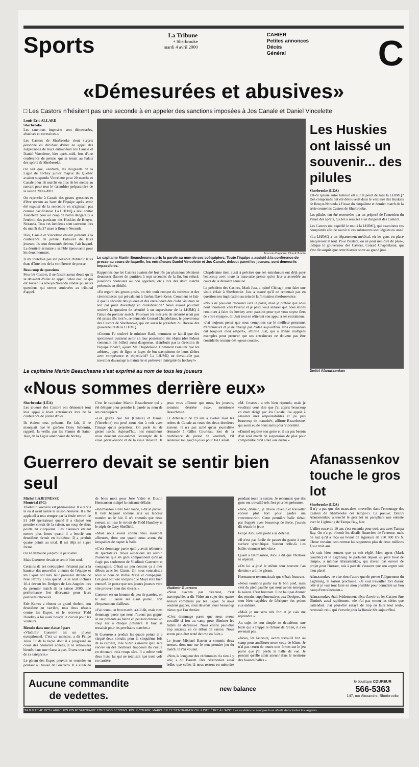Sports
La Tribune
+ Sherbrooke
mardi 4 avril 2000
CAHIER
Petites annonces
Décès
Général
C
«Démesurées et abusives»
□ Les Castors n'hésitent pas une seconde à en appeler des sanctions imposées à Jos Canale et Daniel Vincelette
Louis-Éric ALLARD
Sherbrooke
Les sanctions imposées sont démesurées, abusives et excessives.»
Les Castors de Sherbrooke n'ont surpris personne en décidant d'aller en appel des suspensions de leurs entraîneurs Jos Canale et Daniel Vincelette, hier après-midi, lors d'une conférence de presse, qui se tenait au Palais des sports de Sherbrooke.
On sait que, vendredi, les dirigeants de la Ligue de hockey junior majeur du Québec avaient suspendu Vincelette pour 20 matchs et Canale pour 16 matchs en plus de les mettre au rancart pour tout le calendrier préparatoire de la saison 2000-2001.
On reproche à Canale des gestes grossiers et d'être revenu au banc de l'équipe après avoir été expulsé de la rencontre en n'agissant pas comme pacificateur. La LHJMQ a sévi contre Vincelette pour un coup de bâton dangereux à l'endroit des partisans des Huskies de Rouyn-Noranda. Tous ces incidents sont survenus lors du match du 27 mars à Rouyn-Noranda.
Hier, Canale et Vincelette étaient présents à la conférence de presse. Entourés de leurs joueurs, ils sont demeurés debout, l'air hagard. La dernière semaine a semblé éprouvante pour les deux hommes.
Il n'a toutefois pas été possible d'obtenir leurs états d'âme lors de la conférence de presse.
Beaucoup de questions
Pour les Castors, il ne faisait aucun doute qu'ils se devaient d'aller en appel. Selon eux, ce qui est survenu à Rouyn-Noranda amène plusieurs questions qui seront soulevées au tribunal d'appel.
Imacom-Daguerre, Claude Poulin
Le capitaine Martin Beauchesne a pris la parole au nom de ses coéquipiers. Toute l'équipe a assisté à la conférence de presse au cours de laquelle, les entraîneurs Daniel Vincelette et Jos Canale, debout parmi les joueurs, sont demeurés impassibles.
Rappelons que les Castors avaient été frustrés par plusieurs décisions douteuses (lancer de punition à sept secondes de la fin, but refusé, punitions douteuses ou non appelées, etc.) lors des deux matchs présentés en Abitibi.
«En regard des gestes posés, on doit tenir compte du contexte et des circonstances qui prévalaient à l'aréna Dave-Keon. Comment se fait-il que la sécurité des joueurs et des entraîneurs des clubs visiteurs ne soit pas prise davantage en considération? Nous avions pourtant soulevé la question de sécurité à un superviseur de la LHJMQ à l'issue du premier match. Pourquoi les mesures de sécurité n'ont pas été prises dès lors?», se demande Conrad Chapdelaine, le gouverneur des Castors de Sherbrooke, qui est aussi le président du Bureau des gouverneurs de la LHJMQ.
«Comme l'a soulevé le ministre Baril, comment se fait-il que des spectateurs puissent avoir en leur possession des objets (des bidons contenant des billes) aussi dangereux, distribués par la direction de l'équipe locale?, ajoute Me Chapdelaine. Comment s'assurer que les arbitres, juges de ligne et juges de but s'acquittent de leurs tâches avec compétence et objectivité? La LHJMQ ne devait-elle pas travailler davantage à maintenir et préserver l'intégrité du hockey?»
Chapdelaine tient aussi à préciser que ses entraîneurs ont déjà payé beaucoup avec toute la mauvaise presse qu'on leur a accordée au cours de la dernière semaine.
Le président des Castors, Mark Just, a quitté Chicago pour faire une visite éclair à Sherbrooke. Just a assuré qu'il ne remettait pas en question son implication au sein de la formation sherbrookoise.
«Nous ne pouvons retourner vers le passé, mais je préfère que nous nous tournions vers l'avenir et je peux vous assurer que nous allons continuer à faire du hockey avec passion pour que vous soyez fiers de votre équipe», dit Just tout en réitérant son appui à ses entraîneurs.
«J'ai toujours pensé que nous comptions sur le meilleur personnel d'entraîneurs et je ne change pas d'idée aujourd'hui. Nos entraîneurs ont toujours mon respect», affirme Just, qui a donné multiples exemples pour prouver que ses entraîneurs ne doivent pas être considérés comme des «goon coach».
Le capitaine Martin Beauchesne s'est exprimé au nom de tous les joueurs
«Nous sommes derrière eux»
Sherbrooke (LÉA)
Les joueurs des Castors ont démontré tout leur appui à leurs entraîneurs lors de la conférence de presse d'hier.
Ils étaient tous présents. En fait, il ne manquait que le gardien Dany Sabourin, rappelé, la veille, par les Flames de Saint-Jean, de la Ligue américaine de hockey.
C'est le capitaine Martin Beauchesne qui a été désigné pour prendre la parole au nom de ses coéquipiers.
«Les gestes que Jos (Canale) et Daniel (Vincelette) ont posé n'ont rien à voir avec l'image qu'ils projettent. On parle ici de gestes isolés. Aujourd'hui, nos entraîneurs nous donnent eux-mêmes l'exemple de la vraie persévérance et de la vraie ténacité. Je peux vous affirmer que nous, les joueurs, sommes derrière eux», mentionne Beauchesne.
Le défenseur de 19 ans a évolué sous les ordres de Canale au cours des deux dernières saisons. Il n'a pas aimé qu'un journaliste demande à Gilles Courteau, lors de la conférence de presse de vendredi, s'il laisserait son garçon jouer pour Jos Canale.
«M. Courteau a très bien répondu, mais je voudrais vous dire que j'ai appris beaucoup en étant dirigé par Jos Canale. J'ai appris à assumer mes responsabilités et j'ai pris beaucoup de maturité», affirme Beauchesne, qui aussi eu de bons mots pour Vincelette.
«Daniel regrette son geste et il n'a pas besoin d'un seul match de suspension de plus pour comprendre qu'il a fait une erreur.»
Les Huskies ont laissé un souvenir... des pilules
Sherbrooke (LÉA)
Est-ce qu'une autre histoire est sur le point de salir la LHJMQ? Des comprimés ont été découverts dans le vestiaire des Huskies de Rouyn-Noranda à l'issue du cinquième et dernier match de la série contre les Castors de Sherbrooke.
Les pilules ont été retrouvées par un préposé de l'entretien du Palais des sports, qui les a remises à un dirigeant des Castors.
Les Castors ont expédié le tout à la LHJMQ, qui examinera ces comprimés afin de savoir si ces substances sont légales ou non?
«La LHJMQ a un département médical, où les gens en place analyseront le tout. Pour l'instant, on ne peut rien dire de plus», indique le gouverneur des Castors, Conrad Chapdelaine, qui s'est dit surpris que cette histoire sorte au grand jour.
Dmitri Afanassenkov
Guerrero devait se sentir bien seul
Michel LAJEUNESSE
Montréal (PC)
Vladimir Guerrero est phénoménal. Il a repris là où il avait laissé la saison dernière. Il a été applaudi à tout rompre par la foule record de 51 249 spectateurs quand il a claqué son premier circuit de la saison, un coup de deux points en cinquième. Les clameurs étaient encore plus fortes quand il a bouclé son deuxième circuit en huitième. Il a produit quatre points au total. Il est déjà en super forme.
On se demande jusqu'où il peut aller.
Mais Guerrero devait se sentir bien seul.
Certains de ses coéquipiers n'étaient pas à la hauteur des nouvelles attentes de l'équipe et les Expos ont subi leur première défaite de l'ère Jeffrey Loria quand ils se sont inclinés 10-4 devant les Dodgers de Los Angeles lors du premier match de la saison 2000, une performance fort décevante pour leurs partisans retrouvés.
Eric Karros a obtenu un grand chelem, son deuxième en carrière, tous deux réussis contre les Expos, et le receveur Todd Hundley a lui aussi bouclé le circuit pour les visiteurs.
Bientôt dans une classe à part
«Vladimir Guerrero est un joueur exceptionnel. C'est un monstre, a dit Felipe Alou. Et de la façon dont il a progressé au cours des dernières années, il se retrouvera bientôt dans une classe à part. Il sera tout seul de sa catégorie.»
Le gérant des Expos pouvait se consoler en pensant au travail de Guerrero. Il a aussi eu de bons mots pour Jose Vidro et Dustin Hermanson malgré la cuisante défaite.
«Hermanson a très bien lancé, a dit le patron. Il s'est bagarré comme seul un lanceur numéro un le fait. Il n'a commis que deux erreurs, soit sur le circuit de Todd Hundley et le triple de Gary Sheffield.
«Mais nous avons connu deux manches affreuses, dont une quand nous avons été incapables de capter la balle.
«C'est dommage parce qu'il y avait tellement de spectateurs. Nous aimerions les revoir. J'aimerais que les gens comprennent qu'il ne s'agit pas seulement de Vladimir Guerrero et compagnie. C'était un peu comme ça à mes débuts avec les Giants. On nous connaissait sous le nom de Willie Mays et compagnie. Les gens ont vite compris que Mays était bien entouré. Je pense que nos jeunes joueurs vont vite prouver bien des choses.»
Guerrero est un homme de peu de paroles, on le sait. Il laisse ses élans parler... fort éloquemment d'ailleurs.
«J'ai connu un bon match, a-t-il dit, mais c'est dommage parce que nous n'avons pas gagné. Je me présente au bâton en pensant obtenir un coup sûr à chaque présence. Il faut se ressaisir pour les prochains matches.»
Si Guerrero a produit les quatre points et a claqué deux circuits pour la cinquième fois de sa carrière, Jose Vidro a montré qu'il sera encore un des meilleurs frappeurs du circuit en obtenant trois coups sûrs. Il a même volé deux buts, lui qui ne totalisait que trois vols en carrière.
Vladimir Guerrero
«Nous n'avons pas d'excuse, c'est inacceptable, a dit Vidro au sujet des quatre erreurs commises par les Expos. Si nous voulons gagner, nous devrons jouer beaucoup mieux que l'an dernier.
«C'est dommage parce que nous avons travaillé si fort au camp pour éliminer les failles en défensive. Nous étions peut-être trop anxieux en ce début de saison. Nous avons peut-être tenté de trop en faire.»
Le jeune Michael Barrett a commis deux erreurs, dont une sur le tout premier jeu du match. Il s'en voulait.
«Non, la longueur des cérémonies n'a rien à y voir, a dit Barrett. Des cérémonies aussi belles que celles-là nous restent en mémoire pendant toute la saison. Je reconnais que des gens ont travaillé très fort pour les présenter.
«Non, demain, je devrai revenir et travailler encore plus fort pour garder ma concentratrion. Cette première balle n'était pas frappée avec beaucoup de force, j'aurais dû réussir le jeu.»
Felipe Alou s'est porté à sa défense.
«Il n'est pas facile de passer du gazon à une surface synthétique. Surtout celle-là. Les balles viennent très vite.»
Quant à Hermanson, Alou a dit que l'histoire se répétait.
«On lui a joué le même tour souvent l'an dernier,» a dit le gérant.
Hermanson reconnaissait que c'était frustrant.
«Nous voulions partir sur le bon pied, mais c'est du pied gauche que nous avons entrepris la saison. C'est frustrant. Il ne faut pas donner des retraits supplémentaires aux Dodgers. Ils sont bien capables de fabriquer des points eux-mêmes.
«Mais je me sens très fort et je vais me reprendre.»
Au sujet de son simple en deuxième, une balle qui a frappé la clôture de droite, il n'en revenait pas.
«Nous, les lanceurs, avons travaillé fort au camp pour améliorer notre coup de bâton. Je n'ai pas couru de toutes mes forces sur le jeu parce que j'ai perdu la balle de vue. Je pensais qu'elle allait atterrir dans le territoire des fausses balles.»
Afanassenkov touche le gros lot
Sherbrooke (LÉA)
Il n'y a pas que des mauvaises nouvelles dans l'entourage des Castors de Sherbrooke ces temps-ci. La preuve: Dmitri Afanassenkov a touché le gros lot en paraphant une entente avec le Lightning de Tampa Bay, hier.
L'ailier russe de 19 ans s'est entendu pour trois ans avec Tampa Bay. On n'a pu obtenir les détails financiers de l'entente, mais on sait qu'il a reçu un bonus de signature de 750 000 US $. Chose certaine, son contrat lui rapportera plus de deux millions $ sur trois ans.
«Je suis bien content que ça soit réglé. Mon agent (Mark Gandler) et le Ligthning se parlaient depuis un petit bout de temps», a indiqué Afanassenkov, qui n'avait pas encore de projet pour l'instant, mis à part de s'assurer que son argent soit bien placé.
Afanassenkov ne vise rien d'autre que de percer l'alignement du Lightning, la saison prochaine. «Je vais travailler fort durant l'été et je vais tout faire en mon possible pour connaître un bon camp d'entraînement.»
Afanassenkov était évidemment déçu d'avoir vu les Castors être éliminés aussi rapidement. «Je n'ai pas connu les séries que j'attendais. J'ai peut-être essayé de trop en faire tout seul», reconnaît celui qui s'envole pour la Russie dès aujourd'hui.
Aucune commandite
de vedettes.
new balance
le boutique COUREUR
566-5363
147, rue Alexandre, Sherbrooke
2A B D 2E 4E DES LARGEURS POUR SATISFAIRE TOUS VOS BESOINS. POUR COURIR, MARCHER ET S'ENTRAINER OU JUSTE ÊTRE À L'AISE. Les modèles ne sont pas tous offerts dans toutes les largeurs.